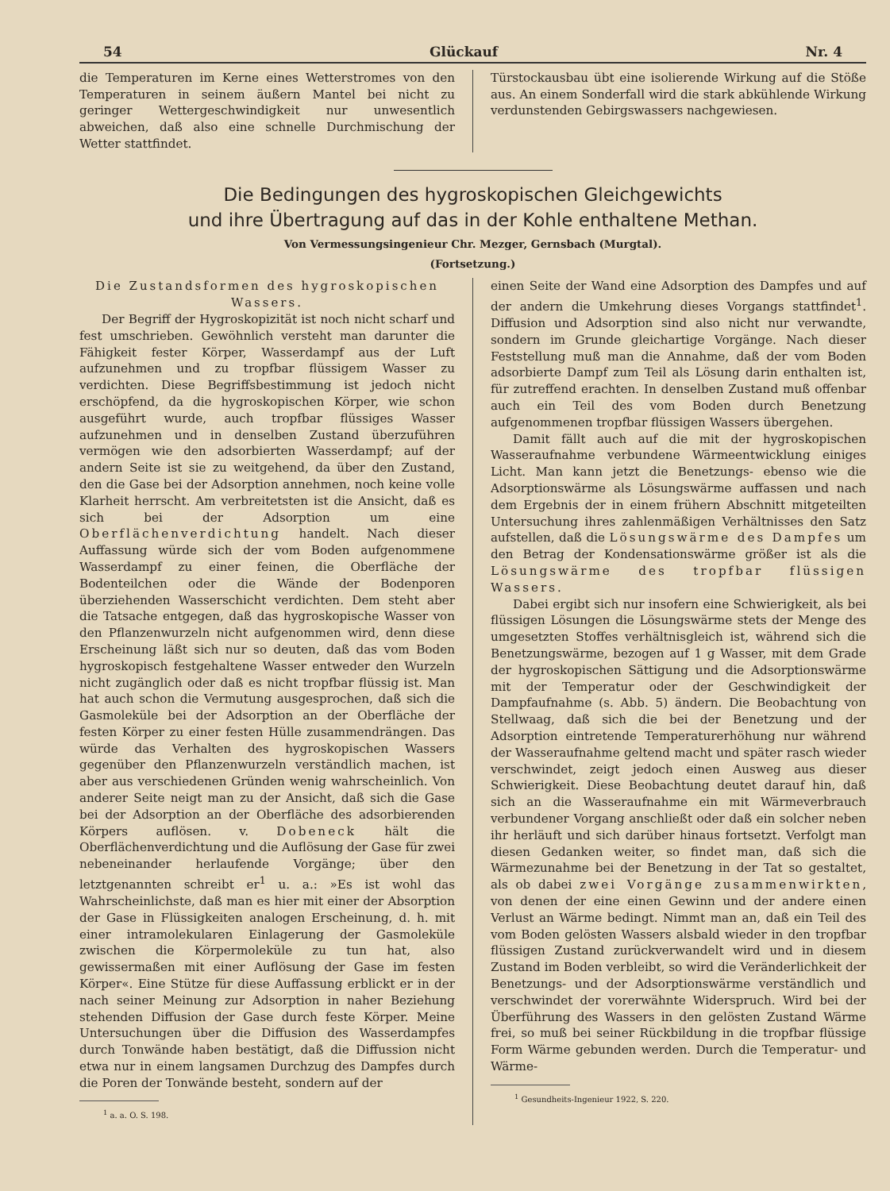54 Glückauf Nr. 4
die Temperaturen im Kerne eines Wetterstromes von den Temperaturen in seinem äußern Mantel bei nicht zu geringer Wettergeschwindigkeit nur unwesentlich abweichen, daß also eine schnelle Durchmischung der Wetter stattfindet.
Türstockausbau übt eine isolierende Wirkung auf die Stöße aus. An einem Sonderfall wird die stark abkühlende Wirkung verdunstenden Gebirgswassers nachgewiesen.
Die Bedingungen des hygroskopischen Gleichgewichts
und ihre Übertragung auf das in der Kohle enthaltene Methan.
Von Vermessungsingenieur Chr. Mezger, Gernsbach (Murgtal).
(Fortsetzung.)
Die Zustandsformen des hygroskopischen Wassers.
Der Begriff der Hygroskopizität ist noch nicht scharf und fest umschrieben. Gewöhnlich versteht man darunter die Fähigkeit fester Körper, Wasserdampf aus der Luft aufzunehmen und zu tropfbar flüssigem Wasser zu verdichten. Diese Begriffsbestimmung ist jedoch nicht erschöpfend, da die hygroskopischen Körper, wie schon ausgeführt wurde, auch tropfbar flüssiges Wasser aufzunehmen und in denselben Zustand überzuführen vermögen wie den adsorbierten Wasserdampf; auf der andern Seite ist sie zu weitgehend, da über den Zustand, den die Gase bei der Adsorption annehmen, noch keine volle Klarheit herrscht. Am verbreitetsten ist die Ansicht, daß es sich bei der Adsorption um eine Oberflächenverdichtung handelt. Nach dieser Auffassung würde sich der vom Boden aufgenommene Wasserdampf zu einer feinen, die Oberfläche der Bodenteilchen oder die Wände der Bodenporen überziehenden Wasserschicht verdichten. Dem steht aber die Tatsache entgegen, daß das hygroskopische Wasser von den Pflanzenwurzeln nicht aufgenommen wird, denn diese Erscheinung läßt sich nur so deuten, daß das vom Boden hygroskopisch festgehaltene Wasser entweder den Wurzeln nicht zugänglich oder daß es nicht tropfbar flüssig ist. Man hat auch schon die Vermutung ausgesprochen, daß sich die Gasmoleküle bei der Adsorption an der Oberfläche der festen Körper zu einer festen Hülle zusammendrängen. Das würde das Verhalten des hygroskopischen Wassers gegenüber den Pflanzenwurzeln verständlich machen, ist aber aus verschiedenen Gründen wenig wahrscheinlich. Von anderer Seite neigt man zu der Ansicht, daß sich die Gase bei der Adsorption an der Oberfläche des adsorbierenden Körpers auflösen. v. Dobeneck hält die Oberflächenverdichtung und die Auflösung der Gase für zwei nebeneinander herlaufende Vorgänge; über den letztgenannten schreibt er<sup>1</sup> u. a.: »Es ist wohl das Wahrscheinlichste, daß man es hier mit einer der Absorption der Gase in Flüssigkeiten analogen Erscheinung, d. h. mit einer intramolekularen Einlagerung der Gasmoleküle zwischen die Körpermoleküle zu tun hat, also gewissermaßen mit einer Auflösung der Gase im festen Körper«. Eine Stütze für diese Auffassung erblickt er in der nach seiner Meinung zur Adsorption in naher Beziehung stehenden Diffusion der Gase durch feste Körper. Meine Untersuchungen über die Diffusion des Wasserdampfes durch Tonwände haben bestätigt, daß die Diffussion nicht etwa nur in einem langsamen Durchzug des Dampfes durch die Poren der Tonwände besteht, sondern auf der
<sup>1</sup> a. a. O. S. 198.
einen Seite der Wand eine Adsorption des Dampfes und auf der andern die Umkehrung dieses Vorgangs stattfindet<sup>1</sup>. Diffusion und Adsorption sind also nicht nur verwandte, sondern im Grunde gleichartige Vorgänge. Nach dieser Feststellung muß man die Annahme, daß der vom Boden adsorbierte Dampf zum Teil als Lösung darin enthalten ist, für zutreffend erachten. In denselben Zustand muß offenbar auch ein Teil des vom Boden durch Benetzung aufgenommenen tropfbar flüssigen Wassers übergehen.
Damit fällt auch auf die mit der hygroskopischen Wasseraufnahme verbundene Wärmeentwicklung einiges Licht. Man kann jetzt die Benetzungs- ebenso wie die Adsorptionswärme als Lösungswärme auffassen und nach dem Ergebnis der in einem frühern Abschnitt mitgeteilten Untersuchung ihres zahlenmäßigen Verhältnisses den Satz aufstellen, daß die Lösungswärme des Dampfes um den Betrag der Kondensationswärme größer ist als die Lösungswärme des tropfbar flüssigen Wassers.
Dabei ergibt sich nur insofern eine Schwierigkeit, als bei flüssigen Lösungen die Lösungswärme stets der Menge des umgesetzten Stoffes verhältnisgleich ist, während sich die Benetzungswärme, bezogen auf 1 g Wasser, mit dem Grade der hygroskopischen Sättigung und die Adsorptionswärme mit der Temperatur oder der Geschwindigkeit der Dampfaufnahme (s. Abb. 5) ändern. Die Beobachtung von Stellwaag, daß sich die bei der Benetzung und der Adsorption eintretende Temperaturerhöhung nur während der Wasseraufnahme geltend macht und später rasch wieder verschwindet, zeigt jedoch einen Ausweg aus dieser Schwierigkeit. Diese Beobachtung deutet darauf hin, daß sich an die Wasseraufnahme ein mit Wärmeverbrauch verbundener Vorgang anschließt oder daß ein solcher neben ihr herläuft und sich darüber hinaus fortsetzt. Verfolgt man diesen Gedanken weiter, so findet man, daß sich die Wärmezunahme bei der Benetzung in der Tat so gestaltet, als ob dabei zwei Vorgänge zusammenwirkten, von denen der eine einen Gewinn und der andere einen Verlust an Wärme bedingt. Nimmt man an, daß ein Teil des vom Boden gelösten Wassers alsbald wieder in den tropfbar flüssigen Zustand zurückverwandelt wird und in diesem Zustand im Boden verbleibt, so wird die Veränderlichkeit der Benetzungs- und der Adsorptionswärme verständlich und verschwindet der vorerwähnte Widerspruch. Wird bei der Überführung des Wassers in den gelösten Zustand Wärme frei, so muß bei seiner Rückbildung in die tropfbar flüssige Form Wärme gebunden werden. Durch die Temperatur- und Wärme-
<sup>1</sup> Gesundheits-Ingenieur 1922, S. 220.